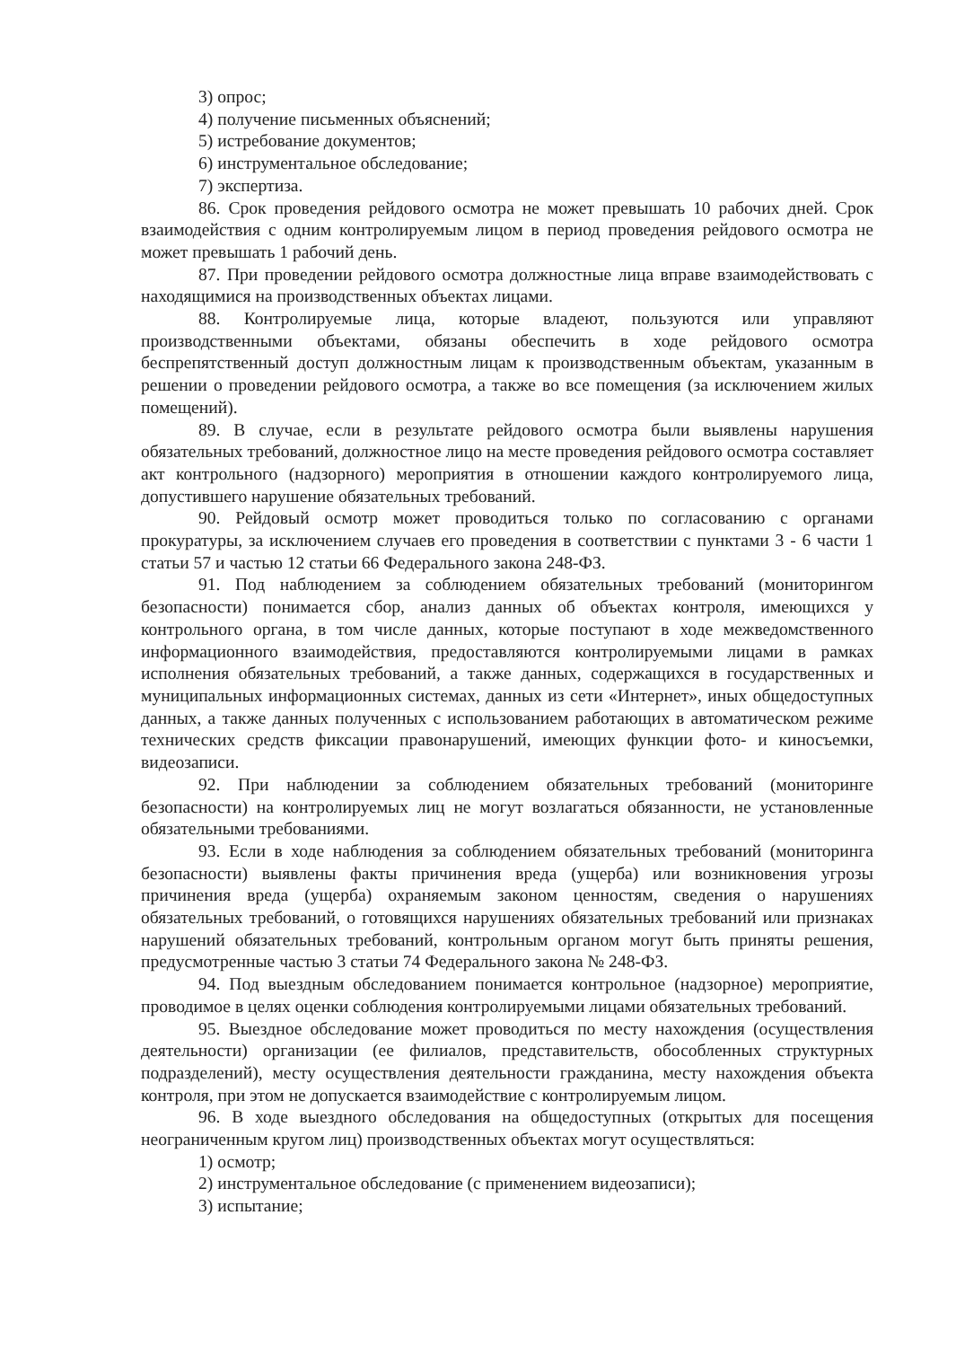3) опрос;
4) получение письменных объяснений;
5) истребование документов;
6) инструментальное обследование;
7) экспертиза.
86. Срок проведения рейдового осмотра не может превышать 10 рабочих дней. Срок взаимодействия с одним контролируемым лицом в период проведения рейдового осмотра не может превышать 1 рабочий день.
87. При проведении рейдового осмотра должностные лица вправе взаимодействовать с находящимися на производственных объектах лицами.
88. Контролируемые лица, которые владеют, пользуются или управляют производственными объектами, обязаны обеспечить в ходе рейдового осмотра беспрепятственный доступ должностным лицам к производственным объектам, указанным в решении о проведении рейдового осмотра, а также во все помещения (за исключением жилых помещений).
89. В случае, если в результате рейдового осмотра были выявлены нарушения обязательных требований, должностное лицо на месте проведения рейдового осмотра составляет акт контрольного (надзорного) мероприятия в отношении каждого контролируемого лица, допустившего нарушение обязательных требований.
90. Рейдовый осмотр может проводиться только по согласованию с органами прокуратуры, за исключением случаев его проведения в соответствии с пунктами 3 - 6 части 1 статьи 57 и частью 12 статьи 66 Федерального закона 248-ФЗ.
91. Под наблюдением за соблюдением обязательных требований (мониторингом безопасности) понимается сбор, анализ данных об объектах контроля, имеющихся у контрольного органа, в том числе данных, которые поступают в ходе межведомственного информационного взаимодействия, предоставляются контролируемыми лицами в рамках исполнения обязательных требований, а также данных, содержащихся в государственных и муниципальных информационных системах, данных из сети «Интернет», иных общедоступных данных, а также данных полученных с использованием работающих в автоматическом режиме технических средств фиксации правонарушений, имеющих функции фото- и киносъемки, видеозаписи.
92. При наблюдении за соблюдением обязательных требований (мониторинге безопасности) на контролируемых лиц не могут возлагаться обязанности, не установленные обязательными требованиями.
93. Если в ходе наблюдения за соблюдением обязательных требований (мониторинга безопасности) выявлены факты причинения вреда (ущерба) или возникновения угрозы причинения вреда (ущерба) охраняемым законом ценностям, сведения о нарушениях обязательных требований, о готовящихся нарушениях обязательных требований или признаках нарушений обязательных требований, контрольным органом могут быть приняты решения, предусмотренные частью 3 статьи 74 Федерального закона № 248-ФЗ.
94. Под выездным обследованием понимается контрольное (надзорное) мероприятие, проводимое в целях оценки соблюдения контролируемыми лицами обязательных требований.
95. Выездное обследование может проводиться по месту нахождения (осуществления деятельности) организации (ее филиалов, представительств, обособленных структурных подразделений), месту осуществления деятельности гражданина, месту нахождения объекта контроля, при этом не допускается взаимодействие с контролируемым лицом.
96. В ходе выездного обследования на общедоступных (открытых для посещения неограниченным кругом лиц) производственных объектах могут осуществляться:
1) осмотр;
2) инструментальное обследование (с применением видеозаписи);
3) испытание;